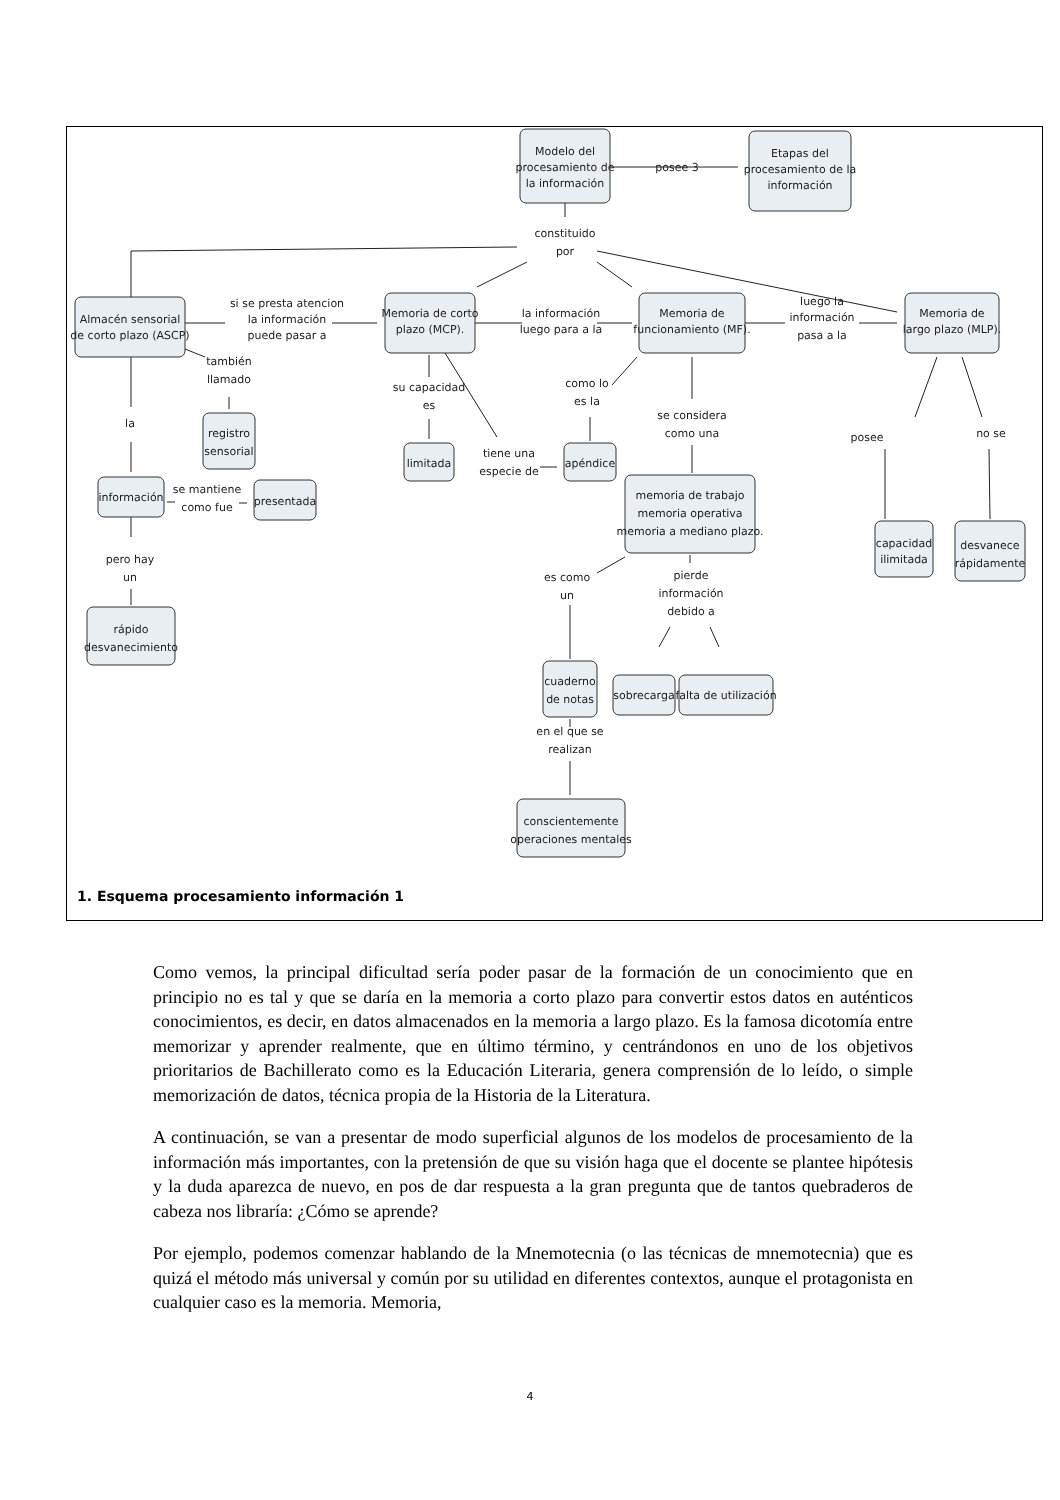Modelo del
procesamiento de
la información
posee 3
Etapas del
procesamiento de la
información
constituido
por
Almacén sensorial
de corto plazo (ASCP)
si se presta atencion
la información
puede pasar a
Memoria de corto
plazo (MCP).
la información
luego para a la
Memoria de
funcionamiento (MF).
luego la
información
pasa a la
Memoria de
largo plazo (MLP).
también
llamado
registro
sensorial
la
su capacidad
es
limitada
como lo
es la
tiene una
especie de
apéndice
se considera
como una
posee
no se
información
se mantiene
como fue
presentada
memoria de trabajo
memoria operativa
memoria a mediano plazo.
capacidad
ilimitada
desvanece
rápidamente
pero hay
un
es como
un
pierde
información
debido a
rápido
desvanecimiento
cuaderno
de notas
sobrecarga
falta de utilización
en el que se
realizan
conscientemente
operaciones mentales
1. Esquema procesamiento información 1
Como vemos, la principal dificultad sería poder pasar de la formación de un conocimiento que en principio no es tal y que se daría en la memoria a corto plazo para convertir estos datos en auténticos conocimientos, es decir, en datos almacenados en la memoria a largo plazo. Es la famosa dicotomía entre memorizar y aprender realmente, que en último término, y centrándonos en uno de los objetivos prioritarios de Bachillerato como es la Educación Literaria, genera comprensión de lo leído, o simple memorización de datos, técnica propia de la Historia de la Literatura.
A continuación, se van a presentar de modo superficial algunos de los modelos de procesamiento de la información más importantes, con la pretensión de que su visión haga que el docente se plantee hipótesis y la duda aparezca de nuevo, en pos de dar respuesta a la gran pregunta que de tantos quebraderos de cabeza nos libraría: ¿Cómo se aprende?
Por ejemplo, podemos comenzar hablando de la Mnemotecnia (o las técnicas de mnemotecnia) que es quizá el método más universal y común por su utilidad en diferentes contextos, aunque el protagonista en cualquier caso es la memoria. Memoria,
4